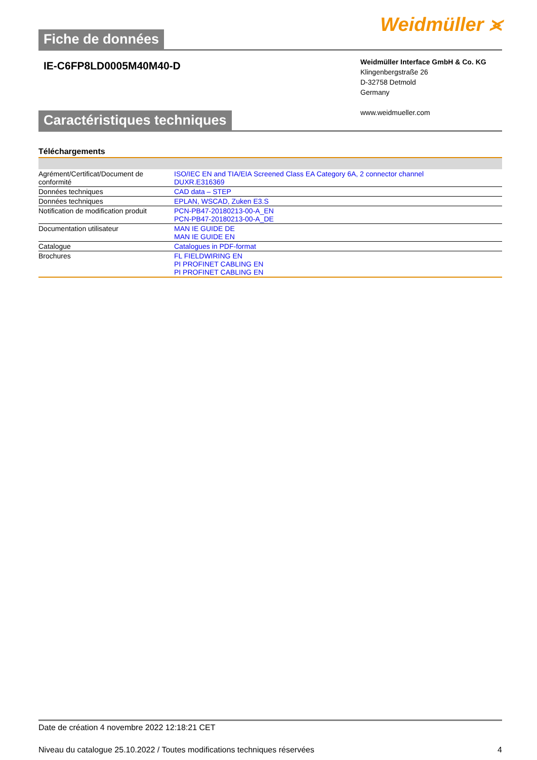Fiche de données
Weidmüller ⪤
IE-C6FP8LD0005M40M40-D
Weidmüller Interface GmbH & Co. KG
Klingenbergstraße 26
D-32758 Detmold
Germany
www.weidmueller.com
Caractéristiques techniques
Téléchargements
| Agrément/Certificat/Document de conformité | ISO/IEC EN and TIA/EIA Screened Class EA Category 6A, 2 connector channel DUXR.E316369 |
| Données techniques | CAD data – STEP |
| Données techniques | EPLAN, WSCAD, Zuken E3.S |
| Notification de modification produit | PCN-PB47-20180213-00-A_EN PCN-PB47-20180213-00-A_DE |
| Documentation utilisateur | MAN IE GUIDE DE MAN IE GUIDE EN |
| Catalogue | Catalogues in PDF-format |
| Brochures | FL FIELDWIRING EN PI PROFINET CABLING EN PI PROFINET CABLING EN |
Date de création 4 novembre 2022 12:18:21 CET
Niveau du catalogue 25.10.2022 / Toutes modifications techniques réservées 4